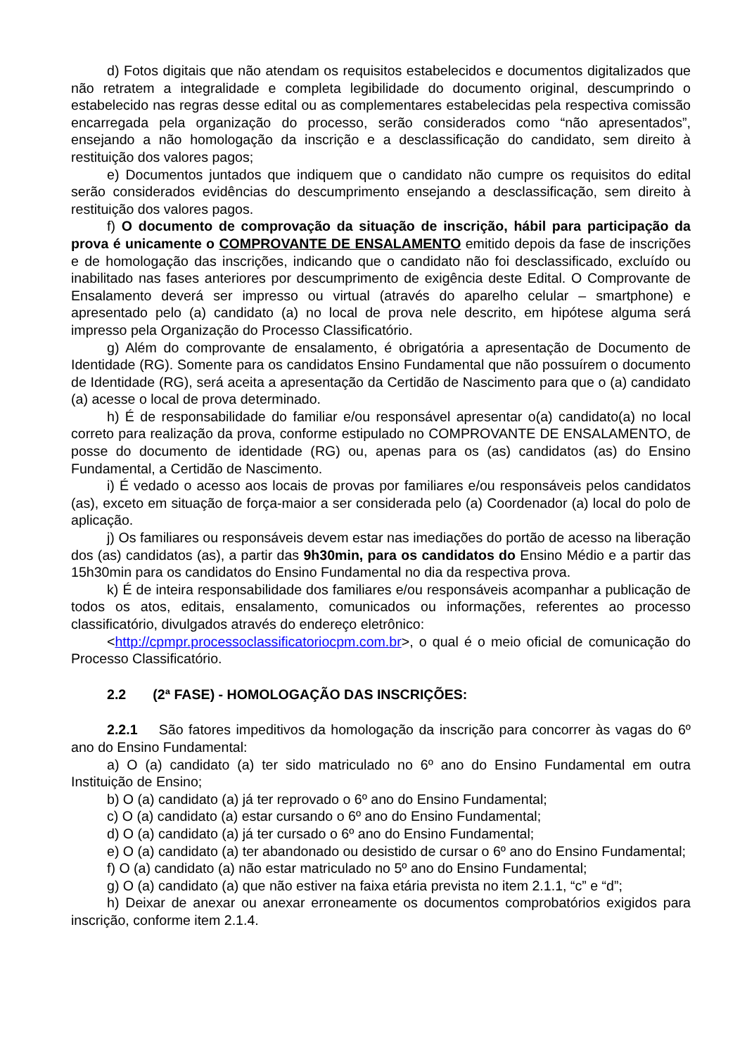d) Fotos digitais que não atendam os requisitos estabelecidos e documentos digitalizados que não retratem a integralidade e completa legibilidade do documento original, descumprindo o estabelecido nas regras desse edital ou as complementares estabelecidas pela respectiva comissão encarregada pela organização do processo, serão considerados como “não apresentados”, ensejando a não homologação da inscrição e a desclassificação do candidato, sem direito à restituição dos valores pagos;
e) Documentos juntados que indiquem que o candidato não cumpre os requisitos do edital serão considerados evidências do descumprimento ensejando a desclassificação, sem direito à restituição dos valores pagos.
f) O documento de comprovação da situação de inscrição, hábil para participação da prova é unicamente o COMPROVANTE DE ENSALAMENTO emitido depois da fase de inscrições e de homologação das inscrições, indicando que o candidato não foi desclassificado, excluído ou inabilitado nas fases anteriores por descumprimento de exigência deste Edital. O Comprovante de Ensalamento deverá ser impresso ou virtual (através do aparelho celular – smartphone) e apresentado pelo (a) candidato (a) no local de prova nele descrito, em hipótese alguma será impresso pela Organização do Processo Classificatório.
g) Além do comprovante de ensalamento, é obrigatória a apresentação de Documento de Identidade (RG). Somente para os candidatos Ensino Fundamental que não possuírem o documento de Identidade (RG), será aceita a apresentação da Certidão de Nascimento para que o (a) candidato (a) acesse o local de prova determinado.
h) É de responsabilidade do familiar e/ou responsável apresentar o(a) candidato(a) no local correto para realização da prova, conforme estipulado no COMPROVANTE DE ENSALAMENTO, de posse do documento de identidade (RG) ou, apenas para os (as) candidatos (as) do Ensino Fundamental, a Certidão de Nascimento.
i) É vedado o acesso aos locais de provas por familiares e/ou responsáveis pelos candidatos (as), exceto em situação de força-maior a ser considerada pelo (a) Coordenador (a) local do polo de aplicação.
j) Os familiares ou responsáveis devem estar nas imediações do portão de acesso na liberação dos (as) candidatos (as), a partir das 9h30min, para os candidatos do Ensino Médio e a partir das 15h30min para os candidatos do Ensino Fundamental no dia da respectiva prova.
k) É de inteira responsabilidade dos familiares e/ou responsáveis acompanhar a publicação de todos os atos, editais, ensalamento, comunicados ou informações, referentes ao processo classificatório, divulgados através do endereço eletrônico:
<http://cpmpr.processoclassificatoriocpm.com.br>, o qual é o meio oficial de comunicação do Processo Classificatório.
2.2 (2ª FASE) - HOMOLOGAÇÃO DAS INSCRIÇÕES:
2.2.1 São fatores impeditivos da homologação da inscrição para concorrer às vagas do 6º ano do Ensino Fundamental:
a) O (a) candidato (a) ter sido matriculado no 6º ano do Ensino Fundamental em outra Instituição de Ensino;
b) O (a) candidato (a) já ter reprovado o 6º ano do Ensino Fundamental;
c) O (a) candidato (a) estar cursando o 6º ano do Ensino Fundamental;
d) O (a) candidato (a) já ter cursado o 6º ano do Ensino Fundamental;
e) O (a) candidato (a) ter abandonado ou desistido de cursar o 6º ano do Ensino Fundamental;
f) O (a) candidato (a) não estar matriculado no 5º ano do Ensino Fundamental;
g) O (a) candidato (a) que não estiver na faixa etária prevista no item 2.1.1, “c” e “d”;
h) Deixar de anexar ou anexar erroneamente os documentos comprobatórios exigidos para inscrição, conforme item 2.1.4.